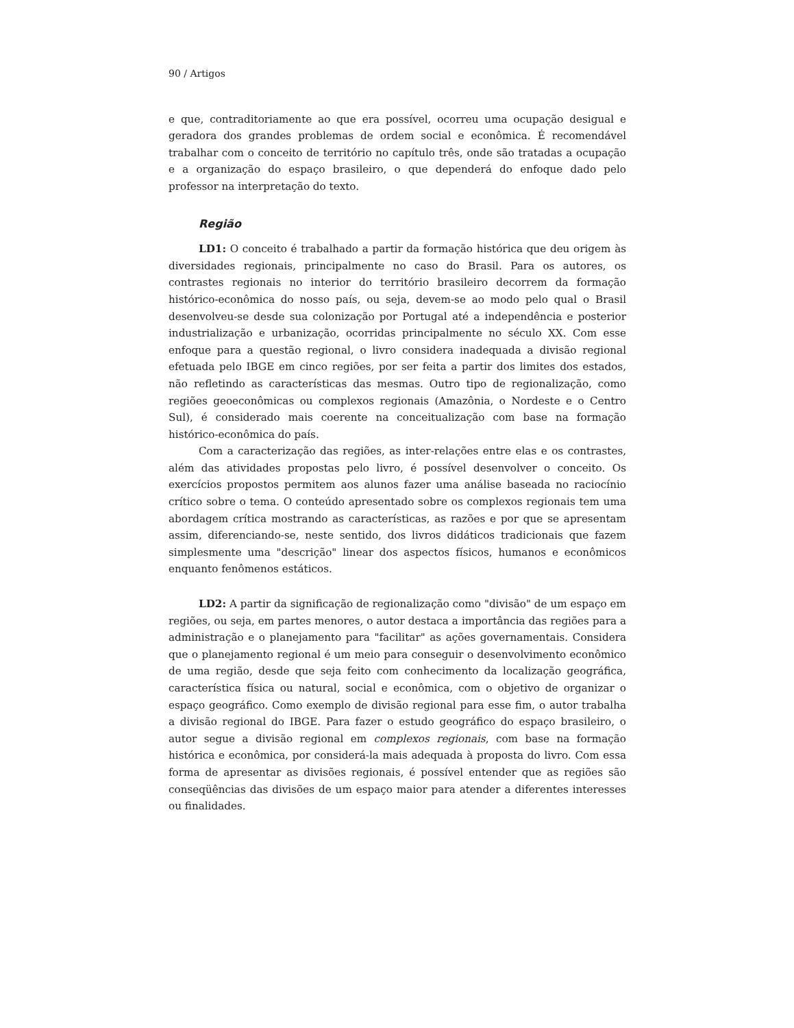90 / Artigos
e que, contraditoriamente ao que era possível, ocorreu uma ocupação desigual e geradora dos grandes problemas de ordem social e econômica. É recomendável trabalhar com o conceito de território no capítulo três, onde são tratadas a ocupação e a organização do espaço brasileiro, o que dependerá do enfoque dado pelo professor na interpretação do texto.
Região
LD1: O conceito é trabalhado a partir da formação histórica que deu origem às diversidades regionais, principalmente no caso do Brasil. Para os autores, os contrastes regionais no interior do território brasileiro decorrem da formação histórico-econômica do nosso país, ou seja, devem-se ao modo pelo qual o Brasil desenvolveu-se desde sua colonização por Portugal até a independência e posterior industrialização e urbanização, ocorridas principalmente no século XX. Com esse enfoque para a questão regional, o livro considera inadequada a divisão regional efetuada pelo IBGE em cinco regiões, por ser feita a partir dos limites dos estados, não refletindo as características das mesmas. Outro tipo de regionalização, como regiões geoeconômicas ou complexos regionais (Amazônia, o Nordeste e o Centro Sul), é considerado mais coerente na conceitualização com base na formação histórico-econômica do país.
Com a caracterização das regiões, as inter-relações entre elas e os contrastes, além das atividades propostas pelo livro, é possível desenvolver o conceito. Os exercícios propostos permitem aos alunos fazer uma análise baseada no raciocínio crítico sobre o tema. O conteúdo apresentado sobre os complexos regionais tem uma abordagem crítica mostrando as características, as razões e por que se apresentam assim, diferenciando-se, neste sentido, dos livros didáticos tradicionais que fazem simplesmente uma "descrição" linear dos aspectos físicos, humanos e econômicos enquanto fenômenos estáticos.
LD2: A partir da significação de regionalização como "divisão" de um espaço em regiões, ou seja, em partes menores, o autor destaca a importância das regiões para a administração e o planejamento para "facilitar" as ações governamentais. Considera que o planejamento regional é um meio para conseguir o desenvolvimento econômico de uma região, desde que seja feito com conhecimento da localização geográfica, característica física ou natural, social e econômica, com o objetivo de organizar o espaço geográfico. Como exemplo de divisão regional para esse fim, o autor trabalha a divisão regional do IBGE. Para fazer o estudo geográfico do espaço brasileiro, o autor segue a divisão regional em complexos regionais, com base na formação histórica e econômica, por considerá-la mais adequada à proposta do livro. Com essa forma de apresentar as divisões regionais, é possível entender que as regiões são conseqüências das divisões de um espaço maior para atender a diferentes interesses ou finalidades.